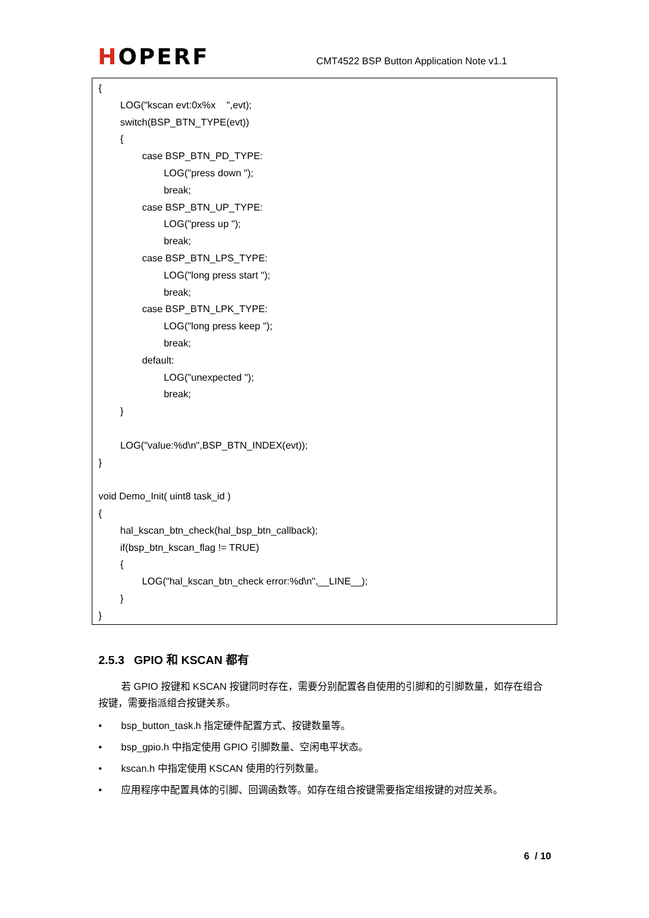HOPERF
CMT4522 BSP Button Application Note v1.1
{
LOG("kscan evt:0x%x ",evt);
switch(BSP_BTN_TYPE(evt))
{
case BSP_BTN_PD_TYPE:
LOG("press down ");
break;
case BSP_BTN_UP_TYPE:
LOG("press up ");
break;
case BSP_BTN_LPS_TYPE:
LOG("long press start ");
break;
case BSP_BTN_LPK_TYPE:
LOG("long press keep ");
break;
default:
LOG("unexpected ");
break;
}
LOG("value:%d\n",BSP_BTN_INDEX(evt));
}
void Demo_Init( uint8 task_id )
{
hal_kscan_btn_check(hal_bsp_btn_callback);
if(bsp_btn_kscan_flag != TRUE)
{
LOG("hal_kscan_btn_check error:%d\n",__LINE__);
}
}
2.5.3 GPIO 和 KSCAN 都有
若 GPIO 按键和 KSCAN 按键同时存在，需要分别配置各自使用的引脚和的引脚数量，如存在组合按键，需要指派组合按键关系。
• bsp_button_task.h 指定硬件配置方式、按键数量等。
• bsp_gpio.h 中指定使用 GPIO 引脚数量、空闲电平状态。
• kscan.h 中指定使用 KSCAN 使用的行列数量。
• 应用程序中配置具体的引脚、回调函数等。如存在组合按键需要指定组按键的对应关系。
6 / 10